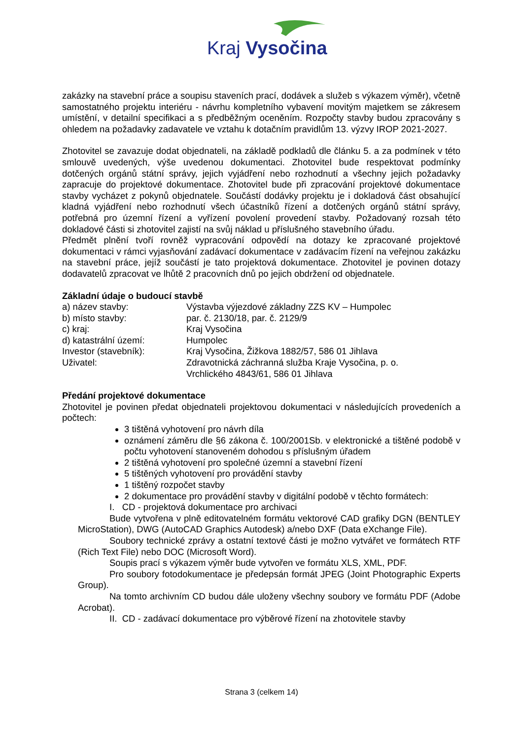Kraj Vysočina
zakázky na stavební práce a soupisu staveních prací, dodávek a služeb s výkazem výměr), včetně samostatného projektu interiéru - návrhu kompletního vybavení movitým majetkem se zákresem umístění, v detailní specifikaci a s předběžným oceněním. Rozpočty stavby budou zpracovány s ohledem na požadavky zadavatele ve vztahu k dotačním pravidlům 13. výzvy IROP 2021-2027.
Zhotovitel se zavazuje dodat objednateli, na základě podkladů dle článku 5. a za podmínek v této smlouvě uvedených, výše uvedenou dokumentaci. Zhotovitel bude respektovat podmínky dotčených orgánů státní správy, jejich vyjádření nebo rozhodnutí a všechny jejich požadavky zapracuje do projektové dokumentace. Zhotovitel bude při zpracování projektové dokumentace stavby vycházet z pokynů objednatele. Součástí dodávky projektu je i dokladová část obsahující kladná vyjádření nebo rozhodnutí všech účastníků řízení a dotčených orgánů státní správy, potřebná pro územní řízení a vyřízení povolení provedení stavby. Požadovaný rozsah této dokladové části si zhotovitel zajistí na svůj náklad u příslušného stavebního úřadu.
Předmět plnění tvoří rovněž vypracování odpovědí na dotazy ke zpracované projektové dokumentaci v rámci vyjasňování zadávací dokumentace v zadávacím řízení na veřejnou zakázku na stavební práce, jejíž součástí je tato projektová dokumentace. Zhotovitel je povinen dotazy dodavatelů zpracovat ve lhůtě 2 pracovních dnů po jejich obdržení od objednatele.
Základní údaje o budoucí stavbě
| a) název stavby: | Výstavba výjezdové základny ZZS KV – Humpolec |
| b) místo stavby: | par. č. 2130/18, par. č. 2129/9 |
| c) kraj: | Kraj Vysočina |
| d) katastrální území: | Humpolec |
| Investor (stavebník): | Kraj Vysočina, Žižkova 1882/57, 586 01 Jihlava |
| Uživatel: | Zdravotnická záchranná služba Kraje Vysočina, p. o. Vrchlického 4843/61, 586 01 Jihlava |
Předání projektové dokumentace
Zhotovitel je povinen předat objednateli projektovou dokumentaci v následujících provedeních a počtech:
3 tištěná vyhotovení pro návrh díla
oznámení záměru dle §6 zákona č. 100/2001Sb. v elektronické a tištěné podobě v počtu vyhotovení stanoveném dohodou s příslušným úřadem
2 tištěná vyhotovení pro společné územní a stavební řízení
5 tištěných vyhotovení pro provádění stavby
1 tištěný rozpočet stavby
2 dokumentace pro provádění stavby v digitální podobě v těchto formátech:
I. CD - projektová dokumentace pro archivaci
Bude vytvořena v plně editovatelném formátu vektorové CAD grafiky DGN (BENTLEY MicroStation), DWG (AutoCAD Graphics Autodesk) a/nebo DXF (Data eXchange File).
Soubory technické zprávy a ostatní textové části je možno vytvářet ve formátech RTF (Rich Text File) nebo DOC (Microsoft Word).
Soupis prací s výkazem výměr bude vytvořen ve formátu XLS, XML, PDF.
Pro soubory fotodokumentace je předepsán formát JPEG (Joint Photographic Experts Group).
Na tomto archivním CD budou dále uloženy všechny soubory ve formátu PDF (Adobe Acrobat).
II. CD - zadávací dokumentace pro výběrové řízení na zhotovitele stavby
Strana 3 (celkem 14)